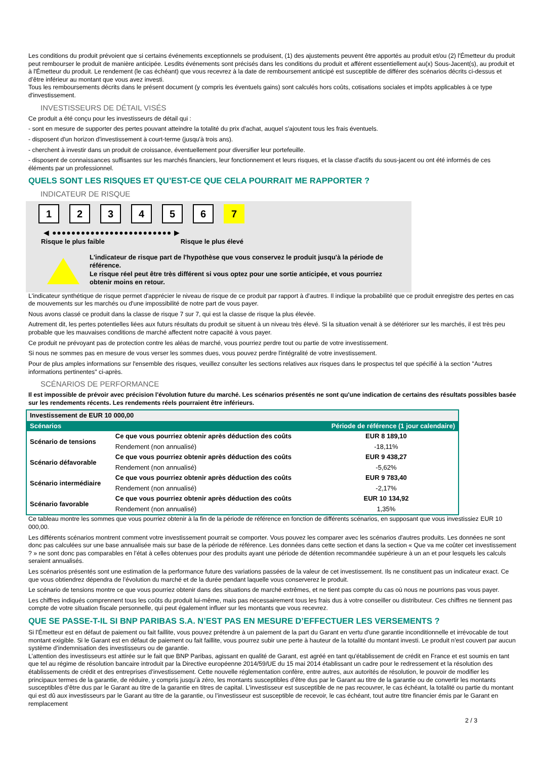Les conditions du produit prévoient que si certains événements exceptionnels se produisent, (1) des ajustements peuvent être apportés au produit et/ou (2) l'Émetteur du produit peut rembourser le produit de manière anticipée. Lesdits événements sont précisés dans les conditions du produit et afférent essentiellement au(x) Sous-Jacent(s), au produit et à l'Émetteur du produit. Le rendement (le cas échéant) que vous recevrez à la date de remboursement anticipé est susceptible de différer des scénarios décrits ci-dessus et d’être inférieur au montant que vous avez investi.
Tous les remboursements décrits dans le présent document (y compris les éventuels gains) sont calculés hors coûts, cotisations sociales et impôts applicables à ce type d'investissement.
INVESTISSEURS DE DÉTAIL VISÉS
Ce produit a été conçu pour les investisseurs de détail qui :
- sont en mesure de supporter des pertes pouvant atteindre la totalité du prix d'achat, auquel s'ajoutent tous les frais éventuels.
- disposent d'un horizon d'investissement à court-terme (jusqu'à trois ans).
- cherchent à investir dans un produit de croissance, éventuellement pour diversifier leur portefeuille.
- disposent de connaissances suffisantes sur les marchés financiers, leur fonctionnement et leurs risques, et la classe d'actifs du sous-jacent ou ont été informés de ces éléments par un professionnel.
QUELS SONT LES RISQUES ET QU’EST-CE QUE CELA POURRAIT ME RAPPORTER ?
INDICATEUR DE RISQUE
1 2 3 4 5 6 7
◀ ●●●●●●●●●●●●●●●●●●●●●●●●● ▶
Risque le plus faible Risque le plus élevé
L'indicateur de risque part de l'hypothèse que vous conservez le produit jusqu'à la période de référence.
Le risque réel peut être très différent si vous optez pour une sortie anticipée, et vous pourriez obtenir moins en retour.
L'indicateur synthétique de risque permet d'apprécier le niveau de risque de ce produit par rapport à d'autres. Il indique la probabilité que ce produit enregistre des pertes en cas de mouvements sur les marchés ou d'une impossibilité de notre part de vous payer.
Nous avons classé ce produit dans la classe de risque 7 sur 7, qui est la classe de risque la plus élevée.
Autrement dit, les pertes potentielles liées aux futurs résultats du produit se situent à un niveau très élevé. Si la situation venait à se détériorer sur les marchés, il est très peu probable que les mauvaises conditions de marché affectent notre capacité à vous payer.
Ce produit ne prévoyant pas de protection contre les aléas de marché, vous pourriez perdre tout ou partie de votre investissement.
Si nous ne sommes pas en mesure de vous verser les sommes dues, vous pouvez perdre l'intégralité de votre investissement.
Pour de plus amples informations sur l'ensemble des risques, veuillez consulter les sections relatives aux risques dans le prospectus tel que spécifié à la section "Autres informations pertinentes" ci-après.
SCÉNARIOS DE PERFORMANCE
Il est impossible de prévoir avec précision l'évolution future du marché. Les scénarios présentés ne sont qu'une indication de certains des résultats possibles basée sur les rendements récents. Les rendements réels pourraient être inférieurs.
| Investissement de EUR 10 000,00 | | |
| --- | --- | --- |
| Scénarios | | Période de référence (1 jour calendaire) |
| Scénario de tensions | Ce que vous pourriez obtenir après déduction des coûts | EUR 8 189,10 |
| | Rendement (non annualisé) | -18,11% |
| Scénario défavorable | Ce que vous pourriez obtenir après déduction des coûts | EUR 9 438,27 |
| | Rendement (non annualisé) | -5,62% |
| Scénario intermédiaire | Ce que vous pourriez obtenir après déduction des coûts | EUR 9 783,40 |
| | Rendement (non annualisé) | -2,17% |
| Scénario favorable | Ce que vous pourriez obtenir après déduction des coûts | EUR 10 134,92 |
| | Rendement (non annualisé) | 1,35% |
Ce tableau montre les sommes que vous pourriez obtenir à la fin de la période de référence en fonction de différents scénarios, en supposant que vous investissiez EUR 10 000,00.
Les différents scénarios montrent comment votre investissement pourrait se comporter. Vous pouvez les comparer avec les scénarios d'autres produits. Les données ne sont donc pas calculées sur une base annualisée mais sur base de la période de référence. Les données dans cette section et dans la section « Que va me coûter cet investissement ? » ne sont donc pas comparables en l’état à celles obtenues pour des produits ayant une période de détention recommandée supérieure à un an et pour lesquels les calculs seraient annualisés.
Les scénarios présentés sont une estimation de la performance future des variations passées de la valeur de cet investissement. Ils ne constituent pas un indicateur exact. Ce que vous obtiendrez dépendra de l’évolution du marché et de la durée pendant laquelle vous conserverez le produit.
Le scénario de tensions montre ce que vous pourriez obtenir dans des situations de marché extrêmes, et ne tient pas compte du cas où nous ne pourrions pas vous payer.
Les chiffres indiqués comprennent tous les coûts du produit lui-même, mais pas nécessairement tous les frais dus à votre conseiller ou distributeur. Ces chiffres ne tiennent pas compte de votre situation fiscale personnelle, qui peut également influer sur les montants que vous recevrez.
QUE SE PASSE-T-IL SI BNP PARIBAS S.A. N’EST PAS EN MESURE D’EFFECTUER LES VERSEMENTS ?
Si l'Émetteur est en défaut de paiement ou fait faillite, vous pouvez prétendre à un paiement de la part du Garant en vertu d'une garantie inconditionnelle et irrévocable de tout montant exigible. Si le Garant est en défaut de paiement ou fait faillite, vous pourrez subir une perte à hauteur de la totalité du montant investi. Le produit n'est couvert par aucun système d’indemnisation des investisseurs ou de garantie.
L’attention des investisseurs est attirée sur le fait que BNP Paribas, agissant en qualité de Garant, est agréé en tant qu'établissement de crédit en France et est soumis en tant que tel au régime de résolution bancaire introduit par la Directive européenne 2014/59/UE du 15 mai 2014 établissant un cadre pour le redressement et la résolution des établissements de crédit et des entreprises d’investissement. Cette nouvelle réglementation confère, entre autres, aux autorités de résolution, le pouvoir de modifier les principaux termes de la garantie, de réduire, y compris jusqu’à zéro, les montants susceptibles d’être dus par le Garant au titre de la garantie ou de convertir les montants susceptibles d’être dus par le Garant au titre de la garantie en titres de capital. L’investisseur est susceptible de ne pas recouvrer, le cas échéant, la totalité ou partie du montant qui est dû aux investisseurs par le Garant au titre de la garantie, ou l’investisseur est susceptible de recevoir, le cas échéant, tout autre titre financier émis par le Garant en remplacement
2 / 3